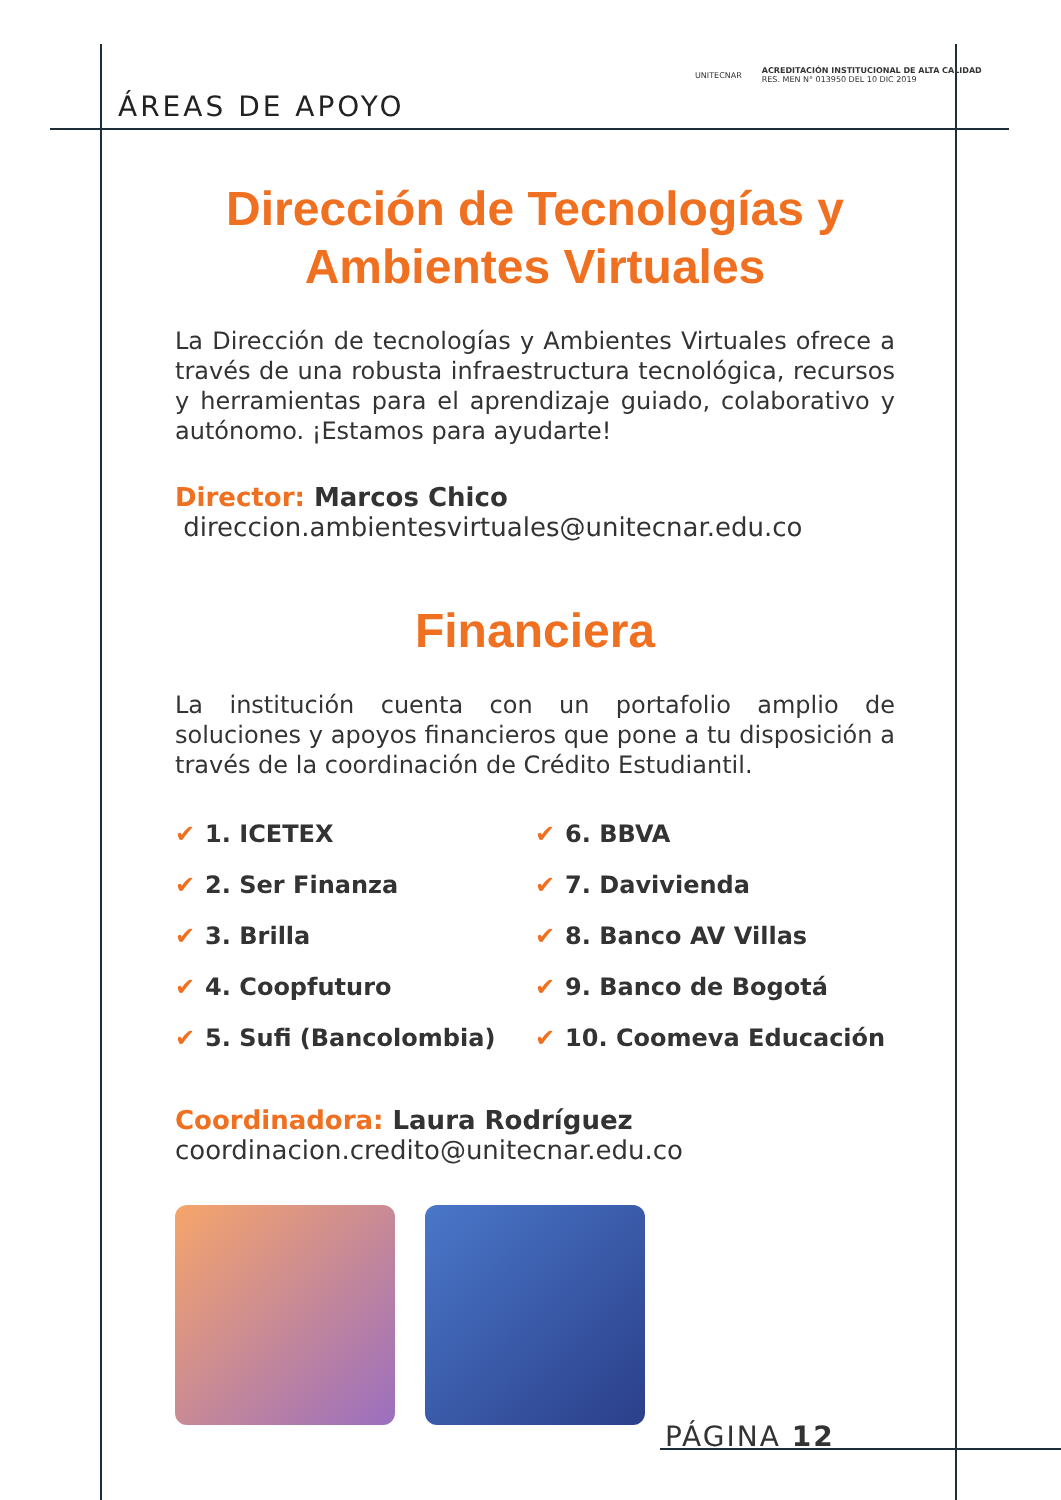ÁREAS DE APOYO
UNITECNAR ACREDITACIÓN INSTITUCIONAL DE ALTA CALIDAD
RES. MEN N° 013950 DEL 10 DIC 2019
Dirección de Tecnologías y Ambientes Virtuales
La Dirección de tecnologías y Ambientes Virtuales ofrece a través de una robusta infraestructura tecnológica, recursos y herramientas para el aprendizaje guiado, colaborativo y autónomo. ¡Estamos para ayudarte!
Director: Marcos Chico
direccion.ambientesvirtuales@unitecnar.edu.co
Financiera
La institución cuenta con un portafolio amplio de soluciones y apoyos financieros que pone a tu disposición a través de la coordinación de Crédito Estudiantil.
✔ 1. ICETEX
✔ 2. Ser Finanza
✔ 3. Brilla
✔ 4. Coopfuturo
✔ 5. Sufi (Bancolombia)
✔ 6. BBVA
✔ 7. Davivienda
✔ 8. Banco AV Villas
✔ 9. Banco de Bogotá
✔ 10. Coomeva Educación
Coordinadora: Laura Rodríguez
coordinacion.credito@unitecnar.edu.co
PÁGINA 12